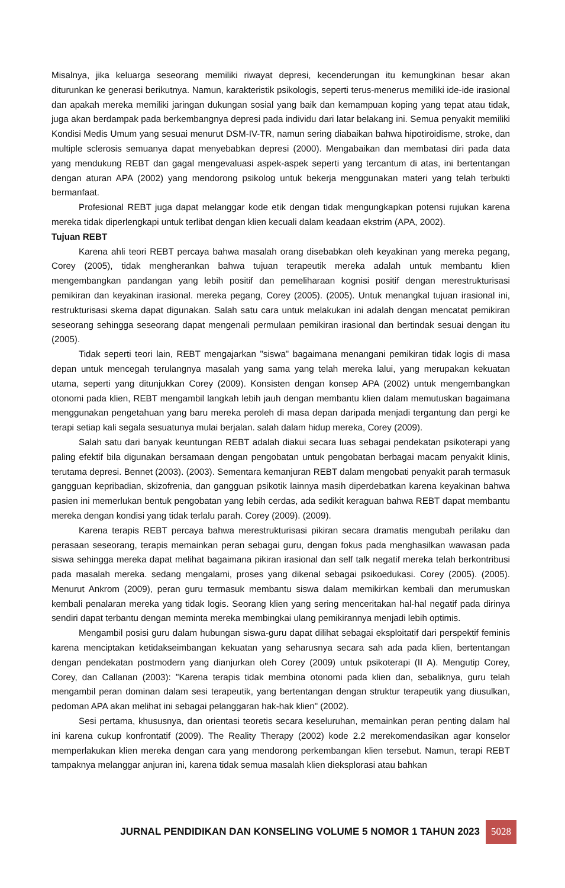Misalnya, jika keluarga seseorang memiliki riwayat depresi, kecenderungan itu kemungkinan besar akan diturunkan ke generasi berikutnya. Namun, karakteristik psikologis, seperti terus-menerus memiliki ide-ide irasional dan apakah mereka memiliki jaringan dukungan sosial yang baik dan kemampuan koping yang tepat atau tidak, juga akan berdampak pada berkembangnya depresi pada individu dari latar belakang ini. Semua penyakit memiliki Kondisi Medis Umum yang sesuai menurut DSM-IV-TR, namun sering diabaikan bahwa hipotiroidisme, stroke, dan multiple sclerosis semuanya dapat menyebabkan depresi (2000). Mengabaikan dan membatasi diri pada data yang mendukung REBT dan gagal mengevaluasi aspek-aspek seperti yang tercantum di atas, ini bertentangan dengan aturan APA (2002) yang mendorong psikolog untuk bekerja menggunakan materi yang telah terbukti bermanfaat.
Profesional REBT juga dapat melanggar kode etik dengan tidak mengungkapkan potensi rujukan karena mereka tidak diperlengkapi untuk terlibat dengan klien kecuali dalam keadaan ekstrim (APA, 2002).
Tujuan REBT
Karena ahli teori REBT percaya bahwa masalah orang disebabkan oleh keyakinan yang mereka pegang, Corey (2005), tidak mengherankan bahwa tujuan terapeutik mereka adalah untuk membantu klien mengembangkan pandangan yang lebih positif dan pemeliharaan kognisi positif dengan merestrukturisasi pemikiran dan keyakinan irasional. mereka pegang, Corey (2005). (2005). Untuk menangkal tujuan irasional ini, restrukturisasi skema dapat digunakan. Salah satu cara untuk melakukan ini adalah dengan mencatat pemikiran seseorang sehingga seseorang dapat mengenali permulaan pemikiran irasional dan bertindak sesuai dengan itu (2005).
Tidak seperti teori lain, REBT mengajarkan "siswa" bagaimana menangani pemikiran tidak logis di masa depan untuk mencegah terulangnya masalah yang sama yang telah mereka lalui, yang merupakan kekuatan utama, seperti yang ditunjukkan Corey (2009). Konsisten dengan konsep APA (2002) untuk mengembangkan otonomi pada klien, REBT mengambil langkah lebih jauh dengan membantu klien dalam memutuskan bagaimana menggunakan pengetahuan yang baru mereka peroleh di masa depan daripada menjadi tergantung dan pergi ke terapi setiap kali segala sesuatunya mulai berjalan. salah dalam hidup mereka, Corey (2009).
Salah satu dari banyak keuntungan REBT adalah diakui secara luas sebagai pendekatan psikoterapi yang paling efektif bila digunakan bersamaan dengan pengobatan untuk pengobatan berbagai macam penyakit klinis, terutama depresi. Bennet (2003). (2003). Sementara kemanjuran REBT dalam mengobati penyakit parah termasuk gangguan kepribadian, skizofrenia, dan gangguan psikotik lainnya masih diperdebatkan karena keyakinan bahwa pasien ini memerlukan bentuk pengobatan yang lebih cerdas, ada sedikit keraguan bahwa REBT dapat membantu mereka dengan kondisi yang tidak terlalu parah. Corey (2009). (2009).
Karena terapis REBT percaya bahwa merestrukturisasi pikiran secara dramatis mengubah perilaku dan perasaan seseorang, terapis memainkan peran sebagai guru, dengan fokus pada menghasilkan wawasan pada siswa sehingga mereka dapat melihat bagaimana pikiran irasional dan self talk negatif mereka telah berkontribusi pada masalah mereka. sedang mengalami, proses yang dikenal sebagai psikoedukasi. Corey (2005). (2005). Menurut Ankrom (2009), peran guru termasuk membantu siswa dalam memikirkan kembali dan merumuskan kembali penalaran mereka yang tidak logis. Seorang klien yang sering menceritakan hal-hal negatif pada dirinya sendiri dapat terbantu dengan meminta mereka membingkai ulang pemikirannya menjadi lebih optimis.
Mengambil posisi guru dalam hubungan siswa-guru dapat dilihat sebagai eksploitatif dari perspektif feminis karena menciptakan ketidakseimbangan kekuatan yang seharusnya secara sah ada pada klien, bertentangan dengan pendekatan postmodern yang dianjurkan oleh Corey (2009) untuk psikoterapi (II A). Mengutip Corey, Corey, dan Callanan (2003): "Karena terapis tidak membina otonomi pada klien dan, sebaliknya, guru telah mengambil peran dominan dalam sesi terapeutik, yang bertentangan dengan struktur terapeutik yang diusulkan, pedoman APA akan melihat ini sebagai pelanggaran hak-hak klien" (2002).
Sesi pertama, khususnya, dan orientasi teoretis secara keseluruhan, memainkan peran penting dalam hal ini karena cukup konfrontatif (2009). The Reality Therapy (2002) kode 2.2 merekomendasikan agar konselor memperlakukan klien mereka dengan cara yang mendorong perkembangan klien tersebut. Namun, terapi REBT tampaknya melanggar anjuran ini, karena tidak semua masalah klien dieksplorasi atau bahkan
JURNAL PENDIDIKAN DAN KONSELING VOLUME 5 NOMOR 1 TAHUN 2023 5028